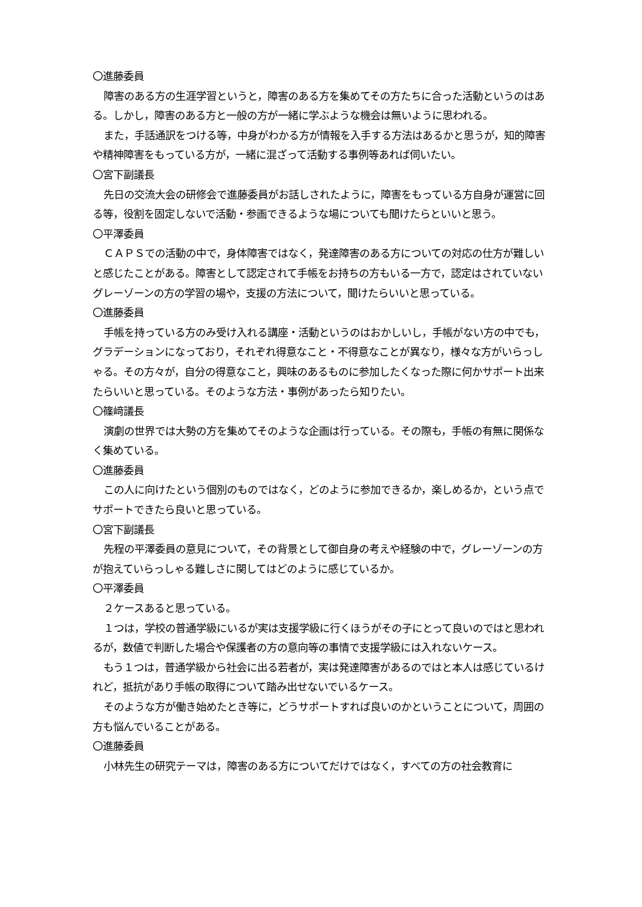〇進藤委員
障害のある方の生涯学習というと，障害のある方を集めてその方たちに合った活動というのはある。しかし，障害のある方と一般の方が一緒に学ぶような機会は無いように思われる。
また，手話通訳をつける等，中身がわかる方が情報を入手する方法はあるかと思うが，知的障害や精神障害をもっている方が，一緒に混ざって活動する事例等あれば伺いたい。
〇宮下副議長
先日の交流大会の研修会で進藤委員がお話しされたように，障害をもっている方自身が運営に回る等，役割を固定しないで活動・参画できるような場についても聞けたらといいと思う。
〇平澤委員
ＣＡＰＳでの活動の中で，身体障害ではなく，発達障害のある方についての対応の仕方が難しいと感じたことがある。障害として認定されて手帳をお持ちの方もいる一方で，認定はされていないグレーゾーンの方の学習の場や，支援の方法について，聞けたらいいと思っている。
〇進藤委員
手帳を持っている方のみ受け入れる講座・活動というのはおかしいし，手帳がない方の中でも，グラデーションになっており，それぞれ得意なこと・不得意なことが異なり，様々な方がいらっしゃる。その方々が，自分の得意なこと，興味のあるものに参加したくなった際に何かサポート出来たらいいと思っている。そのような方法・事例があったら知りたい。
〇篠﨑議長
演劇の世界では大勢の方を集めてそのような企画は行っている。その際も，手帳の有無に関係なく集めている。
〇進藤委員
この人に向けたという個別のものではなく，どのように参加できるか，楽しめるか，という点でサポートできたら良いと思っている。
〇宮下副議長
先程の平澤委員の意見について，その背景として御自身の考えや経験の中で，グレーゾーンの方が抱えていらっしゃる難しさに関してはどのように感じているか。
〇平澤委員
２ケースあると思っている。
１つは，学校の普通学級にいるが実は支援学級に行くほうがその子にとって良いのではと思われるが，数値で判断した場合や保護者の方の意向等の事情で支援学級には入れないケース。
もう１つは，普通学級から社会に出る若者が，実は発達障害があるのではと本人は感じているけれど，抵抗があり手帳の取得について踏み出せないでいるケース。
そのような方が働き始めたとき等に，どうサポートすれば良いのかということについて，周囲の方も悩んでいることがある。
〇進藤委員
小林先生の研究テーマは，障害のある方についてだけではなく，すべての方の社会教育に